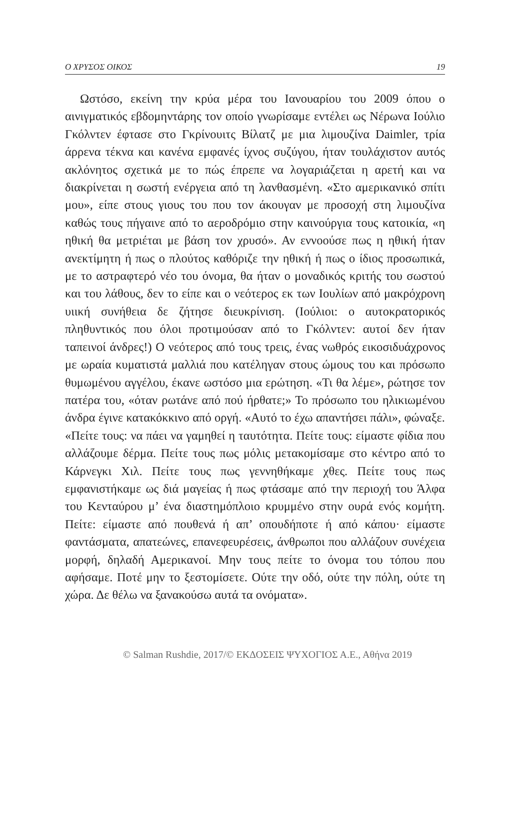Ο ΧΡΥΣΟΣ ΟΙΚΟΣ 19
Ωστόσο, εκείνη την κρύα μέρα του Ιανουαρίου του 2009 όπου ο αινιγματικός εβδομηντάρης τον οποίο γνωρίσαμε εντέλει ως Νέρωνα Ιούλιο Γκόλντεν έφτασε στο Γκρίνουιτς Βίλατζ με μια λιμουζίνα Daimler, τρία άρρενα τέκνα και κανένα εμφανές ίχνος συζύγου, ήταν τουλάχιστον αυτός ακλόνητος σχετικά με το πώς έπρεπε να λογαριάζεται η αρετή και να διακρίνεται η σωστή ενέργεια από τη λανθασμένη. «Στο αμερικανικό σπίτι μου», είπε στους γιους του που τον άκουγαν με προσοχή στη λιμουζίνα καθώς τους πήγαινε από το αεροδρόμιο στην καινούργια τους κατοικία, «η ηθική θα μετριέται με βάση τον χρυσό». Αν εννοούσε πως η ηθική ήταν ανεκτίμητη ή πως ο πλούτος καθόριζε την ηθική ή πως ο ίδιος προσωπικά, με το αστραφτερό νέο του όνομα, θα ήταν ο μοναδικός κριτής του σωστού και του λάθους, δεν το είπε και ο νεότερος εκ των Ιουλίων από μακρόχρονη υιική συνήθεια δε ζήτησε διευκρίνιση. (Ιούλιοι: ο αυτοκρατορικός πληθυντικός που όλοι προτιμούσαν από το Γκόλντεν: αυτοί δεν ήταν ταπεινοί άνδρες!) Ο νεότερος από τους τρεις, ένας νωθρός εικοσιδυάχρονος με ωραία κυματιστά μαλλιά που κατέληγαν στους ώμους του και πρόσωπο θυμωμένου αγγέλου, έκανε ωστόσο μια ερώτηση. «Τι θα λέμε», ρώτησε τον πατέρα του, «όταν ρωτάνε από πού ήρθατε;» Το πρόσωπο του ηλικιωμένου άνδρα έγινε κατακόκκινο από οργή. «Αυτό το έχω απαντήσει πάλι», φώναξε. «Πείτε τους: να πάει να γαμηθεί η ταυτότητα. Πείτε τους: είμαστε φίδια που αλλάζουμε δέρμα. Πείτε τους πως μόλις μετακομίσαμε στο κέντρο από το Κάρνεγκι Χιλ. Πείτε τους πως γεννηθήκαμε χθες. Πείτε τους πως εμφανιστήκαμε ως διά μαγείας ή πως φτάσαμε από την περιοχή του Άλφα του Κενταύρου μ’ ένα διαστημόπλοιο κρυμμένο στην ουρά ενός κομήτη. Πείτε: είμαστε από πουθενά ή απ’ οπουδήποτε ή από κάπου· είμαστε φαντάσματα, απατεώνες, επανεφευρέσεις, άνθρωποι που αλλάζουν συνέχεια μορφή, δηλαδή Αμερικανοί. Μην τους πείτε το όνομα του τόπου που αφήσαμε. Ποτέ μην το ξεστομίσετε. Ούτε την οδό, ούτε την πόλη, ούτε τη χώρα. Δε θέλω να ξανακούσω αυτά τα ονόματα».
© Salman Rushdie, 2017/© ΕΚΔΟΣΕΙΣ ΨΥΧΟΓΙΟΣ Α.Ε., Αθήνα 2019